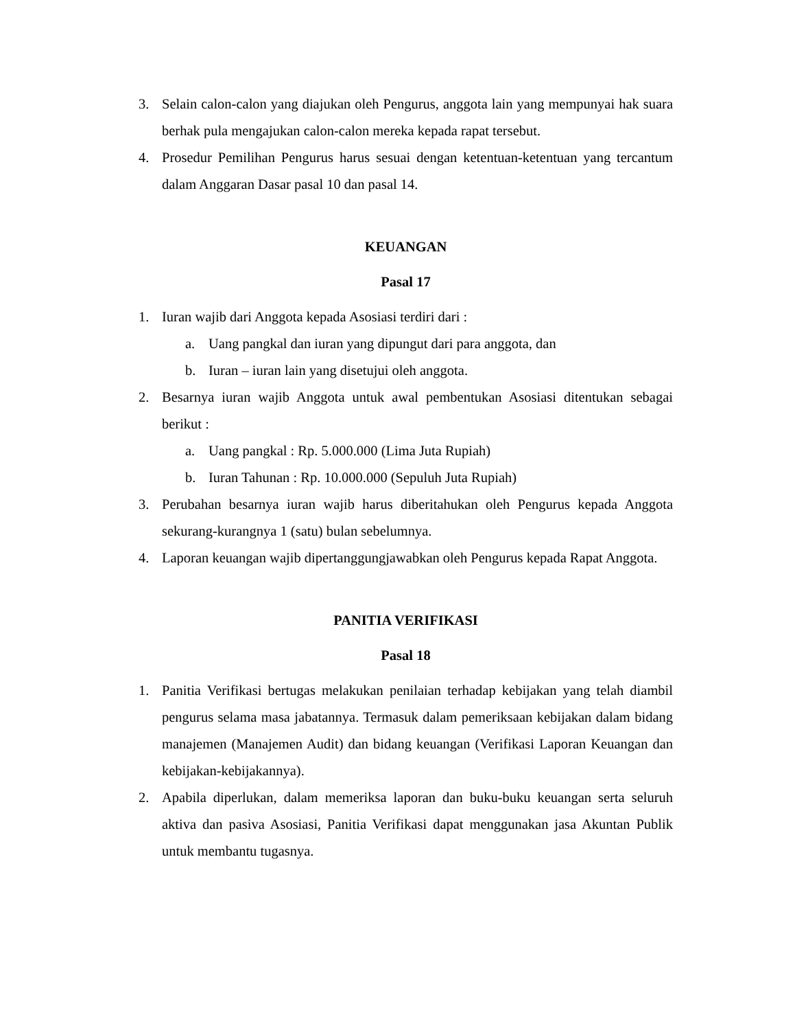3. Selain calon-calon yang diajukan oleh Pengurus, anggota lain yang mempunyai hak suara berhak pula mengajukan calon-calon mereka kepada rapat tersebut.
4. Prosedur Pemilihan Pengurus harus sesuai dengan ketentuan-ketentuan yang tercantum dalam Anggaran Dasar pasal 10 dan pasal 14.
KEUANGAN
Pasal 17
1. Iuran wajib dari Anggota kepada Asosiasi terdiri dari :
a. Uang pangkal dan iuran yang dipungut dari para anggota, dan
b. Iuran – iuran lain yang disetujui oleh anggota.
2. Besarnya iuran wajib Anggota untuk awal pembentukan Asosiasi ditentukan sebagai berikut :
a. Uang pangkal : Rp. 5.000.000 (Lima Juta Rupiah)
b. Iuran Tahunan : Rp. 10.000.000 (Sepuluh Juta Rupiah)
3. Perubahan besarnya iuran wajib harus diberitahukan oleh Pengurus kepada Anggota sekurang-kurangnya 1 (satu) bulan sebelumnya.
4. Laporan keuangan wajib dipertanggungjawabkan oleh Pengurus kepada Rapat Anggota.
PANITIA VERIFIKASI
Pasal 18
1. Panitia Verifikasi bertugas melakukan penilaian terhadap kebijakan yang telah diambil pengurus selama masa jabatannya. Termasuk dalam pemeriksaan kebijakan dalam bidang manajemen (Manajemen Audit) dan bidang keuangan (Verifikasi Laporan Keuangan dan kebijakan-kebijakannya).
2. Apabila diperlukan, dalam memeriksa laporan dan buku-buku keuangan serta seluruh aktiva dan pasiva Asosiasi, Panitia Verifikasi dapat menggunakan jasa Akuntan Publik untuk membantu tugasnya.